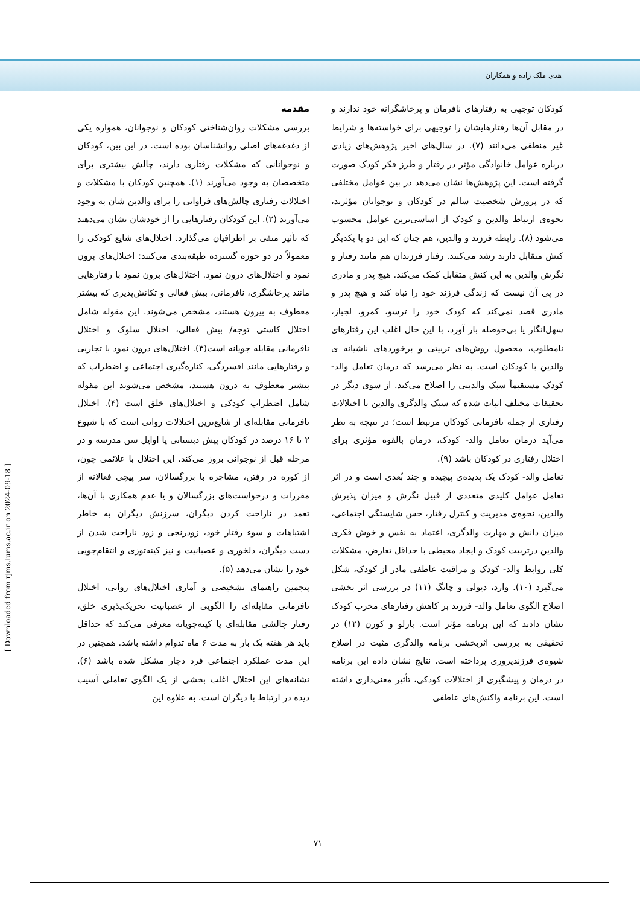هدی ملک زاده و همکاران
مقدمه
بررسی مشکلات روان‌شناختی کودکان و نوجوانان، همواره یکی از دغدغه‌های اصلی روانشناسان بوده است. در این بین، کودکان و نوجوانانی که مشکلات رفتاری دارند، چالش بیشتری برای متخصصان به وجود می‌آورند (۱). همچنین کودکان با مشکلات و اختلالات رفتاری چالش‌های فراوانی را برای والدین شان به وجود می‌آورند (۲). این کودکان رفتارهایی را از خودشان نشان می‌دهند که تأثیر منفی بر اطرافیان می‌گذارد. اختلال‌های شایع کودکی را معمولاً در دو حوزه گسترده طبقه‌بندی می‌کنند: اختلال‌های برون نمود و اختلال‌های درون نمود. اختلال‌های برون نمود با رفتارهایی مانند پرخاشگری، نافرمانی، بیش فعالی و تکانش‌پذیری که بیشتر معطوف به بیرون هستند، مشخص می‌شوند. این مقوله شامل اختلال کاستی توجه/ بیش فعالی، اختلال سلوک و اختلال نافرمانی مقابله جویانه است(۳). اختلال‌های درون نمود با تجاربی و رفتارهایی مانند افسردگی، کناره‌گیری اجتماعی و اضطراب که بیشتر معطوف به درون هستند، مشخص می‌شوند این مقوله شامل اضطراب کودکی و اختلال‌های خلق است (۴). اختلال نافرمانی مقابله‌ای از شایع‌ترین اختلالات روانی است که با شیوع ۲ تا ۱۶ درصد در کودکان پیش دبستانی یا اوایل سن مدرسه و در مرحله قبل از نوجوانی بروز می‌کند. این اختلال با علائمی چون، از کوره در رفتن، مشاجره با بزرگسالان، سر پیچی فعالانه از مقررات و درخواست‌های بزرگسالان و یا عدم همکاری با آن‌ها، تعمد در ناراحت کردن دیگران، سرزنش دیگران به خاطر اشتباهات و سوء رفتار خود، زودرنجی و زود ناراحت شدن از دست دیگران، دلخوری و عصبانیت و نیز کینه‌توزی و انتقام‌جویی خود را نشان می‌دهد (۵).
پنجمین راهنمای تشخیصی و آماری اختلال‌های روانی، اختلال نافرمانی مقابله‌ای را الگویی از عصبانیت تحریک‌پذیری خلق، رفتار چالشی مقابله‌ای یا کینه‌جویانه معرفی می‌کند که حداقل باید هر هفته یک بار به مدت ۶ ماه تدوام داشته باشد. همچنین در این مدت عملکرد اجتماعی فرد دچار مشکل شده باشد (۶). نشانه‌های این اختلال اغلب بخشی از یک الگوی تعاملی آسیب دیده در ارتباط با دیگران است. به علاوه این
کودکان توجهی به رفتارهای نافرمان و پرخاشگرانه خود ندارند و در مقابل آن‌ها رفتارهایشان را توجیهی برای خواسته‌ها و شرایط غیر منطقی می‌دانند (۷). در سال‌های اخیر پژوهش‌های زیادی درباره عوامل خانوادگی مؤثر در رفتار و طرز فکر کودک صورت گرفته است. این پژوهش‌ها نشان می‌دهد در بین عوامل مختلفی که در پرورش شخصیت سالم در کودکان و نوجوانان مؤثرند، نحوه‌ی ارتباط والدین و کودک از اساسی‌ترین عوامل محسوب می‌شود (۸). رابطه فرزند و والدین، هم چنان که این دو با یکدیگر کنش متقابل دارند رشد می‌کنند. رفتار فرزندان هم مانند رفتار و نگرش والدین به این کنش متقابل کمک می‌کند. هیچ پدر و مادری در پی آن نیست که زندگی فرزند خود را تباه کند و هیچ پدر و مادری قصد نمی‌کند که کودک خود را ترسو، کمرو، لجباز، سهل‌انگار یا بی‌حوصله بار آورد، با این حال اغلب این رفتارهای نامطلوب، محصول روش‌های تربیتی و برخوردهای ناشیانه ی والدین با کودکان است. به نظر می‌رسد که درمان تعامل والد-کودک مستقیماً سبک والدینی را اصلاح می‌کند. از سوی دیگر در تحقیقات مختلف اثبات شده که سبک والدگری والدین با اختلالات رفتاری از جمله نافرمانی کودکان مرتبط است؛ در نتیجه به نظر می‌آید درمان تعامل والد- کودک، درمان بالقوه مؤثری برای اختلال رفتاری در کودکان باشد (۹).
تعامل والد- کودک یک پدیده‌ی پیچیده و چند بُعدی است و در اثر تعامل عوامل کلیدی متعددی از قبیل نگرش و میزان پذیرش والدین، نحوه‌ی مدیریت و کنترل رفتار، حس شایستگی اجتماعی، میزان دانش و مهارت والدگری، اعتماد به نفس و خوش فکری والدین درتربیت کودک و ایجاد محیطی با حداقل تعارض، مشکلات کلی روابط والد- کودک و مراقبت عاطفی مادر از کودک، شکل می‌گیرد (۱۰). وارد، دیولی و چانگ (۱۱) در بررسی اثر بخشی اصلاح الگوی تعامل والد- فرزند بر کاهش رفتارهای مخرب کودک نشان دادند که این برنامه مؤثر است. بارلو و کورن (۱۲) در تحقیقی به بررسی اثربخشی برنامه والدگری مثبت در اصلاح شیوه‌ی فرزندپروری پرداخته است. نتایج نشان داده این برنامه در درمان و پیشگیری از اختلالات کودکی، تأثیر معنی‌داری داشته است. این برنامه واکنش‌های عاطفی
۷۱
[ Downloaded from rjms.iums.ac.ir on 2024-09-18 ]